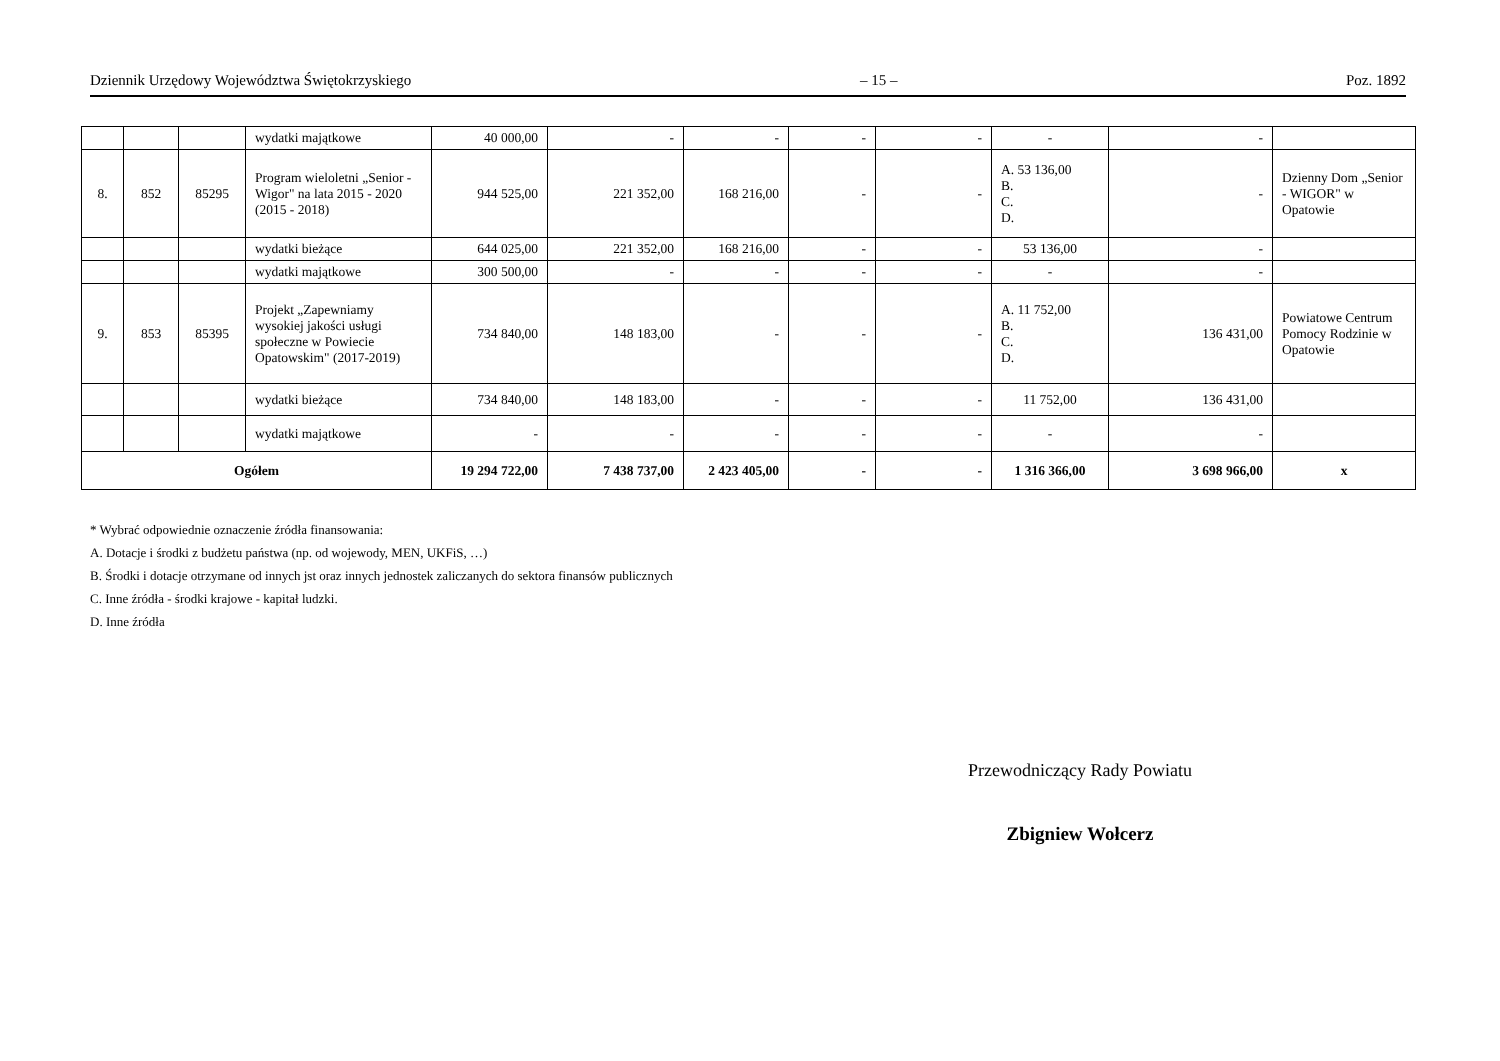Dziennik Urzędowy Województwa Świętokrzyskiego – 15 – Poz. 1892
| | | | wydatki majątkowe | 40 000,00 | - | - | - | - | - | - | |
| 8. | 852 | 85295 | Program wieloletni „Senior - Wigor" na lata 2015 - 2020 (2015 - 2018) | 944 525,00 | 221 352,00 | 168 216,00 | - | - | A. 53 136,00 B. C. D. | - | Dzienny Dom „Senior - WIGOR" w Opatowie |
| | | | wydatki bieżące | 644 025,00 | 221 352,00 | 168 216,00 | - | - | 53 136,00 | - | |
| | | | wydatki majątkowe | 300 500,00 | - | - | - | - | - | - | |
| 9. | 853 | 85395 | Projekt „Zapewniamy wysokiej jakości usługi społeczne w Powiecie Opatowskim" (2017-2019) | 734 840,00 | 148 183,00 | - | - | - | A. 11 752,00 B. C. D. | 136 431,00 | Powiatowe Centrum Pomocy Rodzinie w Opatowie |
| | | | wydatki bieżące | 734 840,00 | 148 183,00 | - | - | - | 11 752,00 | 136 431,00 | |
| | | | wydatki majątkowe | - | - | - | - | - | - | - | |
| Ogółem | | | | 19 294 722,00 | 7 438 737,00 | 2 423 405,00 | - | - | 1 316 366,00 | 3 698 966,00 | x |
* Wybrać odpowiednie oznaczenie źródła finansowania:
A. Dotacje i środki z budżetu państwa (np. od wojewody, MEN, UKFiS, …)
B. Środki i dotacje otrzymane od innych jst oraz innych jednostek zaliczanych do sektora finansów publicznych
C. Inne źródła - środki krajowe - kapitał ludzki.
D. Inne źródła
Przewodniczący Rady Powiatu
Zbigniew Wołcerz